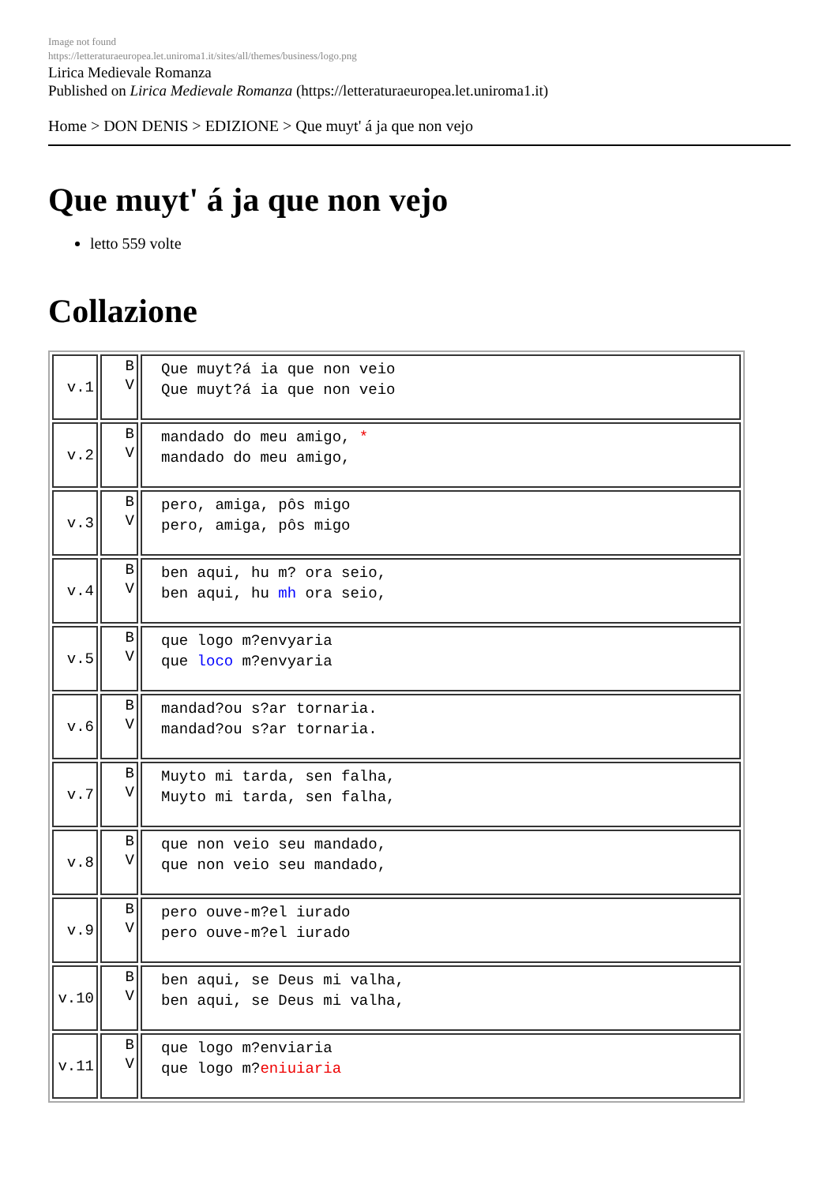Image not found
https://letteraturaeuropea.let.uniroma1.it/sites/all/themes/business/logo.png
Lirica Medievale Romanza
Published on Lirica Medievale Romanza (https://letteraturaeuropea.let.uniroma1.it)
Home > DON DENIS > EDIZIONE > Que muyt' á ja que non vejo
Que muyt' á ja que non vejo
letto 559 volte
Collazione
| v.1 | B V | Que muyt?á ia que non veio Que muyt?á ia que non veio |
| v.2 | B V | mandado do meu amigo, * mandado do meu amigo, |
| v.3 | B V | pero, amiga, pôs migo pero, amiga, pôs migo |
| v.4 | B V | ben aqui, hu m? ora seio, ben aqui, hu mh ora seio, |
| v.5 | B V | que logo m?envyaria que loco m?envyaria |
| v.6 | B V | mandad?ou s?ar tornaria. mandad?ou s?ar tornaria. |
| v.7 | B V | Muyto mi tarda, sen falha, Muyto mi tarda, sen falha, |
| v.8 | B V | que non veio seu mandado, que non veio seu mandado, |
| v.9 | B V | pero ouve-m?el iurado pero ouve-m?el iurado |
| v.10 | B V | ben aqui, se Deus mi valha, ben aqui, se Deus mi valha, |
| v.11 | B V | que logo m?enviaria que logo m? eniuiaria |